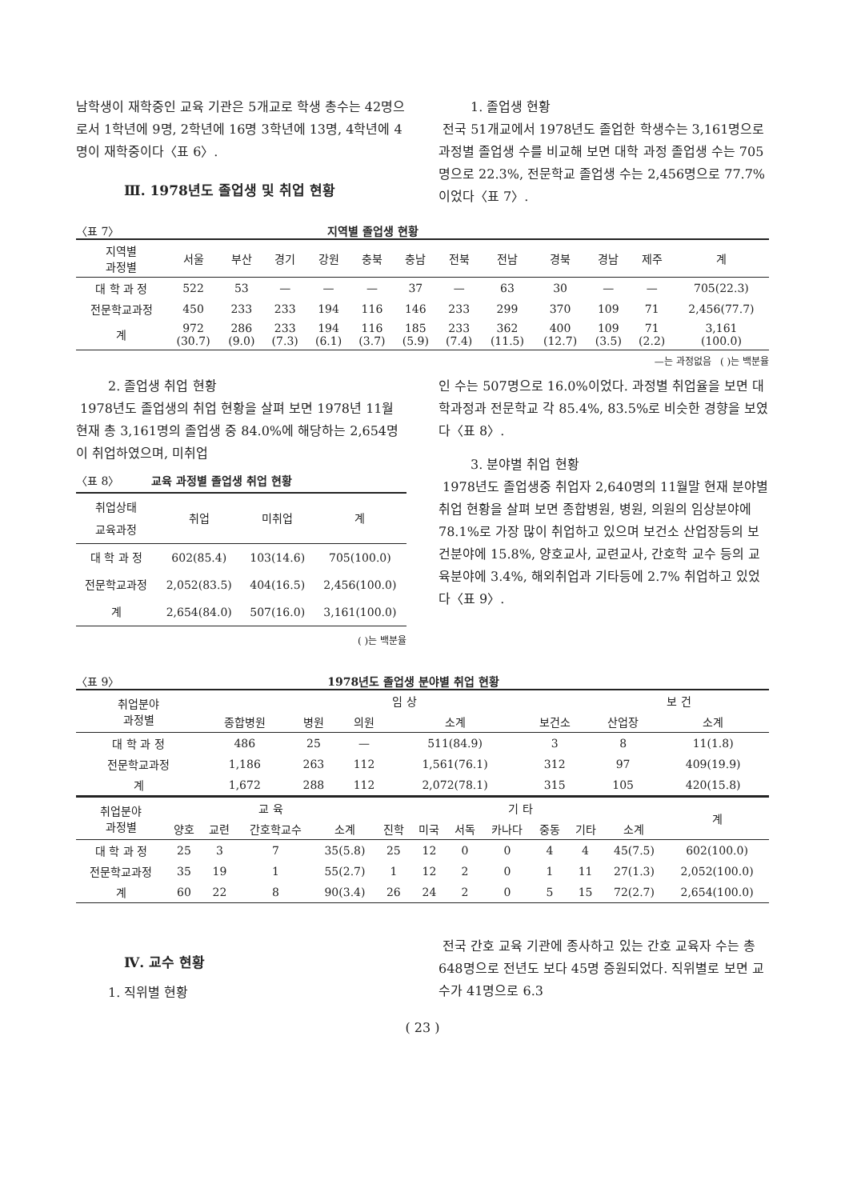남학생이 재학중인 교육 기관은 5개교로 학생 총수는 42명으로서 1학년에 9명, 2학년에 16명 3학년에 13명, 4학년에 4명이 재학중이다〈표 6〉.
Ⅲ. 1978년도 졸업생 및 취업 현황
1. 졸업생 현황
전국 51개교에서 1978년도 졸업한 학생수는 3,161명으로 과정별 졸업생 수를 비교해 보면 대학 과정 졸업생 수는 705명으로 22.3%, 전문학교 졸업생 수는 2,456명으로 77.7%이었다〈표 7〉.
〈표 7〉 지역별 졸업생 현황
| 지역별 과정별 | 서울 | 부산 | 경기 | 강원 | 충북 | 충남 | 전북 | 전남 | 경북 | 경남 | 제주 | 계 |
| --- | --- | --- | --- | --- | --- | --- | --- | --- | --- | --- | --- | --- |
| 대 학 과 정 | 522 | 53 | — | — | — | 37 | — | 63 | 30 | — | — | 705(22.3) |
| 전문학교과정 | 450 | 233 | 233 | 194 | 116 | 146 | 233 | 299 | 370 | 109 | 71 | 2,456(77.7) |
| 계 | 972 (30.7) | 286 (9.0) | 233 (7.3) | 194 (6.1) | 116 (3.7) | 185 (5.9) | 233 (7.4) | 362 (11.5) | 400 (12.7) | 109 (3.5) | 71 (2.2) | 3,161 (100.0) |
—는 과정없음 ( )는 백분율
2. 졸업생 취업 현황
1978년도 졸업생의 취업 현황을 살펴 보면 1978년 11월 현재 총 3,161명의 졸업생 중 84.0%에 해당하는 2,654명이 취업하였으며, 미취업
〈표 8〉 교육 과정별 졸업생 취업 현황
| 취업상태 교육과정 | 취업 | 미취업 | 계 |
| --- | --- | --- | --- |
| 대 학 과 정 | 602(85.4) | 103(14.6) | 705(100.0) |
| 전문학교과정 | 2,052(83.5) | 404(16.5) | 2,456(100.0) |
| 계 | 2,654(84.0) | 507(16.0) | 3,161(100.0) |
( )는 백분율
인 수는 507명으로 16.0%이었다. 과정별 취업율을 보면 대학과정과 전문학교 각 85.4%, 83.5%로 비슷한 경향을 보였다〈표 8〉.
3. 분야별 취업 현황
1978년도 졸업생중 취업자 2,640명의 11월말 현재 분야별 취업 현황을 살펴 보면 종합병원, 병원, 의원의 임상분야에 78.1%로 가장 많이 취업하고 있으며 보건소 산업장등의 보건분야에 15.8%, 양호교사, 교련교사, 간호학 교수 등의 교육분야에 3.4%, 해외취업과 기타등에 2.7% 취업하고 있었다〈표 9〉.
〈표 9〉 1978년도 졸업생 분야별 취업 현황
| 취업분야 과정별 | | 임 상 | | | | 보 건 | |
| --- | --- | --- | --- | --- | --- | --- | --- |
| | 종합병원 | 병원 | 의원 | 소계 | 보건소 | 산업장 | 소계 |
| 대 학 과 정 | 486 | 25 | — | 511(84.9) | 3 | 8 | 11(1.8) |
| 전문학교과정 | 1,186 | 263 | 112 | 1,561(76.1) | 312 | 97 | 409(19.9) |
| 계 | 1,672 | 288 | 112 | 2,072(78.1) | 315 | 105 | 420(15.8) |
| 취업분야 과정별 | 교 육 | | | | 기 타 | | | | | | | 계 |
| --- | --- | --- | --- | --- | --- | --- | --- | --- | --- | --- | --- | --- |
| | 양호 | 교련 | 간호학교수 | 소계 | 진학 | 미국 | 서독 | 카나다 | 중동 | 기타 | 소계 | |
| 대 학 과 정 | 25 | 3 | 7 | 35(5.8) | 25 | 12 | 0 | 0 | 4 | 4 | 45(7.5) | 602(100.0) |
| 전문학교과정 | 35 | 19 | 1 | 55(2.7) | 1 | 12 | 2 | 0 | 1 | 11 | 27(1.3) | 2,052(100.0) |
| 계 | 60 | 22 | 8 | 90(3.4) | 26 | 24 | 2 | 0 | 5 | 15 | 72(2.7) | 2,654(100.0) |
Ⅳ. 교수 현황
1. 직위별 현황
전국 간호 교육 기관에 종사하고 있는 간호 교육자 수는 총 648명으로 전년도 보다 45명 증원되었다. 직위별로 보면 교수가 41명으로 6.3
( 23 )